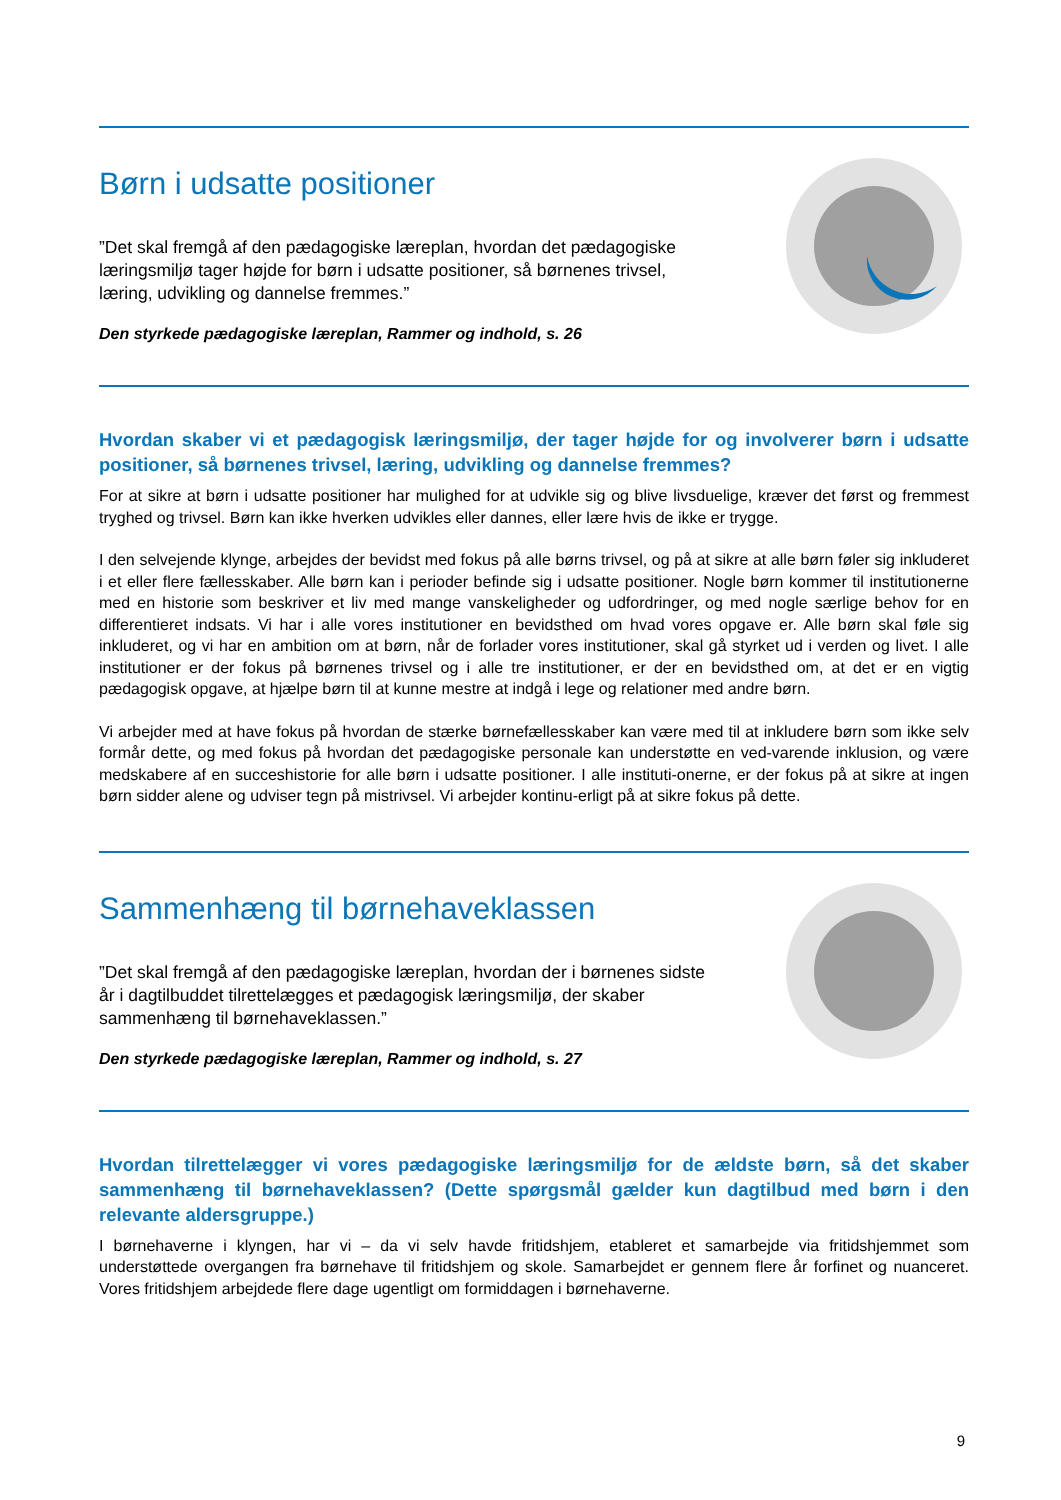Børn i udsatte positioner
”Det skal fremgå af den pædagogiske læreplan, hvordan det pædagogiske læringsmiljø tager højde for børn i udsatte positioner, så børnenes trivsel, læring, udvikling og dannelse fremmes.”
Den styrkede pædagogiske læreplan, Rammer og indhold, s. 26
Hvordan skaber vi et pædagogisk læringsmiljø, der tager højde for og involverer børn i udsatte positioner, så børnenes trivsel, læring, udvikling og dannelse fremmes?
For at sikre at børn i udsatte positioner har mulighed for at udvikle sig og blive livsduelige, kræver det først og fremmest tryghed og trivsel. Børn kan ikke hverken udvikles eller dannes, eller lære hvis de ikke er trygge.
I den selvejende klynge, arbejdes der bevidst med fokus på alle børns trivsel, og på at sikre at alle børn føler sig inkluderet i et eller flere fællesskaber. Alle børn kan i perioder befinde sig i udsatte positioner. Nogle børn kommer til institutionerne med en historie som beskriver et liv med mange vanskeligheder og udfordringer, og med nogle særlige behov for en differentieret indsats. Vi har i alle vores institutioner en bevidsthed om hvad vores opgave er. Alle børn skal føle sig inkluderet, og vi har en ambition om at børn, når de forlader vores institutioner, skal gå styrket ud i verden og livet. I alle institutioner er der fokus på børnenes trivsel og i alle tre institutioner, er der en bevidsthed om, at det er en vigtig pædagogisk opgave, at hjælpe børn til at kunne mestre at indgå i lege og relationer med andre børn.
Vi arbejder med at have fokus på hvordan de stærke børnefællesskaber kan være med til at inkludere børn som ikke selv formår dette, og med fokus på hvordan det pædagogiske personale kan understøtte en ved-varende inklusion, og være medskabere af en succeshistorie for alle børn i udsatte positioner. I alle instituti-onerne, er der fokus på at sikre at ingen børn sidder alene og udviser tegn på mistrivsel. Vi arbejder kontinu-erligt på at sikre fokus på dette.
Sammenhæng til børnehaveklassen
”Det skal fremgå af den pædagogiske læreplan, hvordan der i børnenes sidste år i dagtilbuddet tilrettelægges et pædagogisk læringsmiljø, der skaber sammenhæng til børnehaveklassen.”
Den styrkede pædagogiske læreplan, Rammer og indhold, s. 27
Hvordan tilrettelægger vi vores pædagogiske læringsmiljø for de ældste børn, så det skaber sammenhæng til børnehaveklassen? (Dette spørgsmål gælder kun dagtilbud med børn i den relevante aldersgruppe.)
I børnehaverne i klyngen, har vi – da vi selv havde fritidshjem, etableret et samarbejde via fritidshjemmet som understøttede overgangen fra børnehave til fritidshjem og skole. Samarbejdet er gennem flere år forfinet og nuanceret. Vores fritidshjem arbejdede flere dage ugentligt om formiddagen i børnehaverne.
9